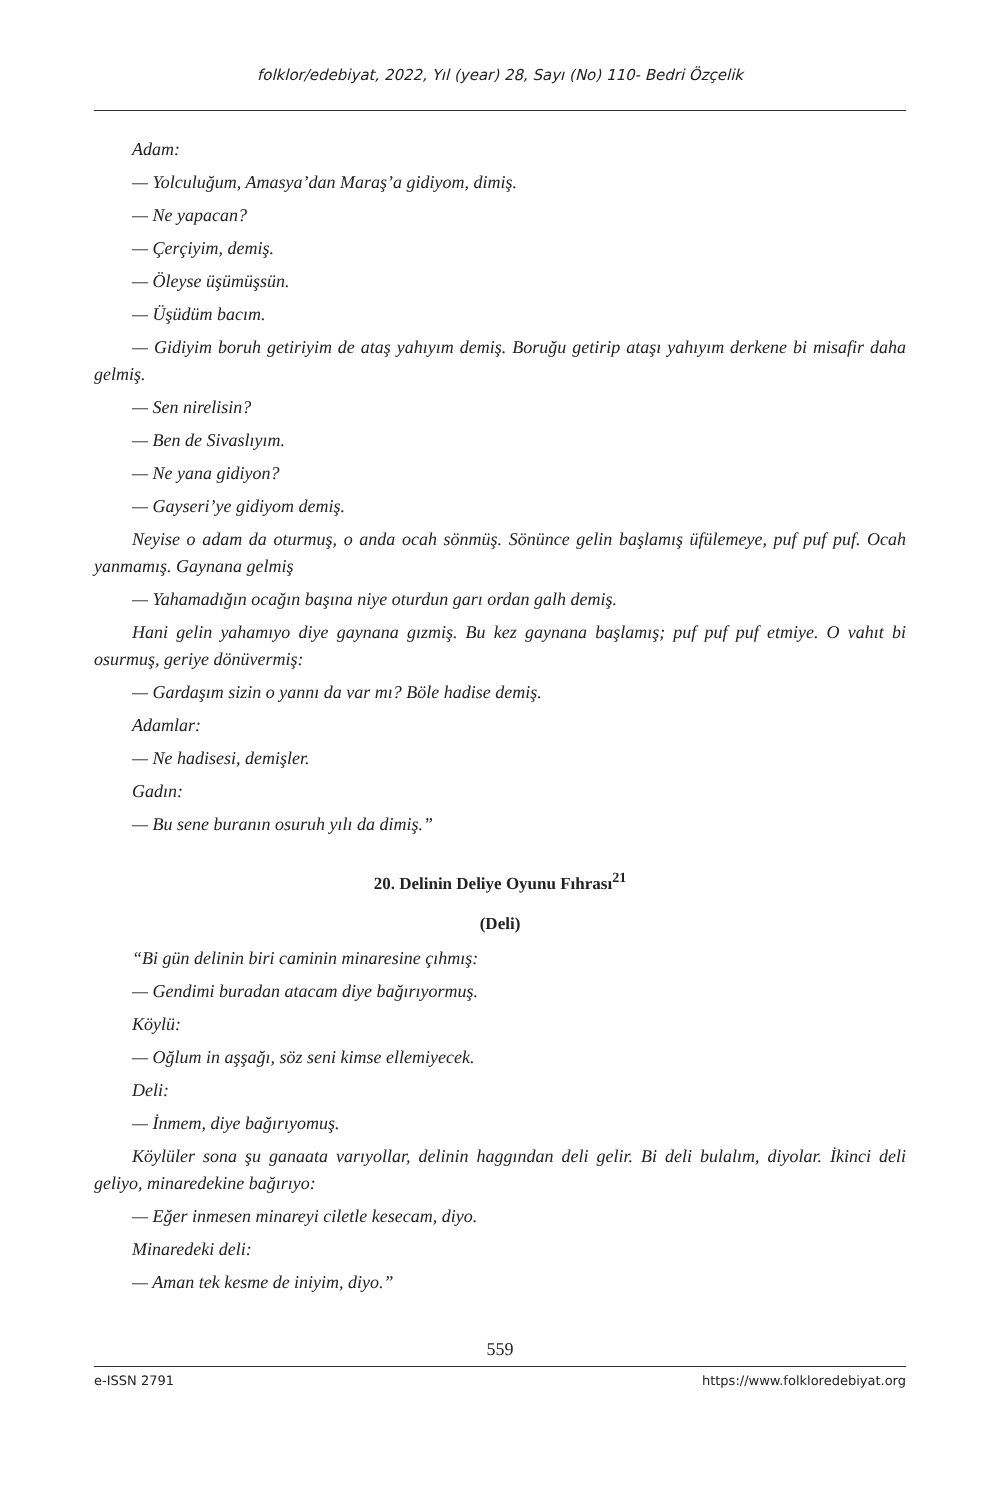folklor/edebiyat, 2022, Yıl (year) 28, Sayı (No) 110- Bedri Özçelik
Adam:
— Yolculuğum, Amasya’dan Maraş’a gidiyom, dimiş.
— Ne yapacan?
— Çerçiyim, demiş.
— Öleyse üşümüşsün.
— Üşüdüm bacım.
— Gidiyim boruh getiriyim de ataş yahıyım demiş. Boruğu getirip ataşı yahıyım derkene bi misafir daha gelmiş.
— Sen nirelisin?
— Ben de Sivaslıyım.
— Ne yana gidiyon?
— Gayseri’ye gidiyom demiş.
Neyise o adam da oturmuş, o anda ocah sönmüş. Sönünce gelin başlamış üfülemeye, puf puf puf. Ocah yanmamış. Gaynana gelmiş
— Yahamadığın ocağın başına niye oturdun garı ordan galh demiş.
Hani gelin yahamıyo diye gaynana gızmiş. Bu kez gaynana başlamış; puf puf puf etmiye. O vahıt bi osurmuş, geriye dönüvermiş:
— Gardaşım sizin o yannı da var mı? Böle hadise demiş.
Adamlar:
— Ne hadisesi, demişler.
Gadın:
— Bu sene buranın osuruh yılı da dimiş.”
20. Delinin Deliye Oyunu Fıhrası<sup>21</sup>
(Deli)
“Bi gün delinin biri caminin minaresine çıhmış:
— Gendimi buradan atacam diye bağırıyormuş.
Köylü:
— Oğlum in aşşağı, söz seni kimse ellemiyecek.
Deli:
— İnmem, diye bağırıyomuş.
Köylüler sona şu ganaata varıyollar, delinin haggından deli gelir. Bi deli bulalım, diyolar. İkinci deli geliyo, minaredekine bağırıyo:
— Eğer inmesen minareyi ciletle kesecam, diyo.
Minaredeki deli:
— Aman tek kesme de iniyim, diyo.”
559
e-ISSN 2791 https://www.folkloredebiyat.org